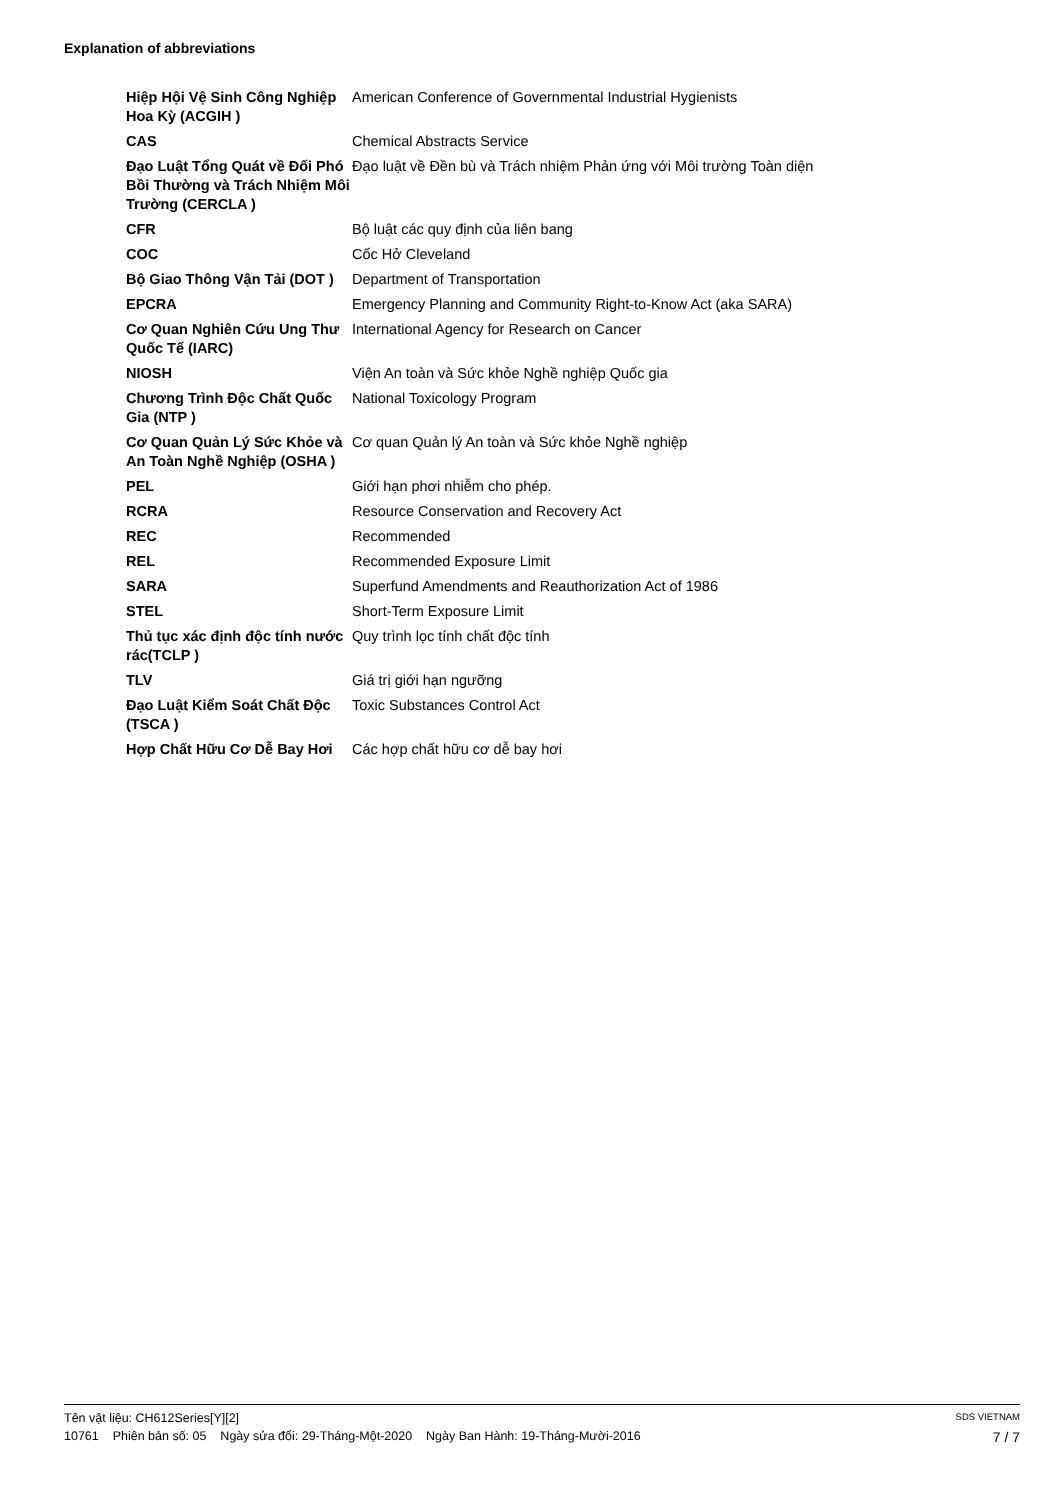Explanation of abbreviations
| Hiệp Hội Vệ Sinh Công Nghiệp Hoa Kỳ (ACGIH ) | American Conference of Governmental Industrial Hygienists |
| CAS | Chemical Abstracts Service |
| Đạo Luật Tổng Quát về Đối Phó Bồi Thường và Trách Nhiệm Môi Trường (CERCLA ) | Đạo luật về Đền bù và Trách nhiệm Phản ứng với Môi trường Toàn diện |
| CFR | Bộ luật các quy định của liên bang |
| COC | Cốc Hở Cleveland |
| Bộ Giao Thông Vận Tải (DOT ) | Department of Transportation |
| EPCRA | Emergency Planning and Community Right-to-Know Act (aka SARA) |
| Cơ Quan Nghiên Cứu Ung Thư Quốc Tế (IARC) | International Agency for Research on Cancer |
| NIOSH | Viện An toàn và Sức khỏe Nghề nghiệp Quốc gia |
| Chương Trình Độc Chất Quốc Gia (NTP ) | National Toxicology Program |
| Cơ Quan Quản Lý Sức Khỏe và An Toàn Nghề Nghiệp (OSHA ) | Cơ quan Quản lý An toàn và Sức khỏe Nghề nghiệp |
| PEL | Giới hạn phơi nhiễm cho phép. |
| RCRA | Resource Conservation and Recovery Act |
| REC | Recommended |
| REL | Recommended Exposure Limit |
| SARA | Superfund Amendments and Reauthorization Act of 1986 |
| STEL | Short-Term Exposure Limit |
| Thủ tục xác định độc tính nước rác(TCLP ) | Quy trình lọc tính chất độc tính |
| TLV | Giá trị giới hạn ngưỡng |
| Đạo Luật Kiểm Soát Chất Độc (TSCA ) | Toxic Substances Control Act |
| Hợp Chất Hữu Cơ Dễ Bay Hơi | Các hợp chất hữu cơ dễ bay hơi |
Tên vật liệu: CH612Series[Y][2] SDS VIETNAM
10761 Phiên bản số: 05 Ngày sửa đổi: 29-Tháng-Một-2020 Ngày Ban Hành: 19-Tháng-Mười-2016 7 / 7